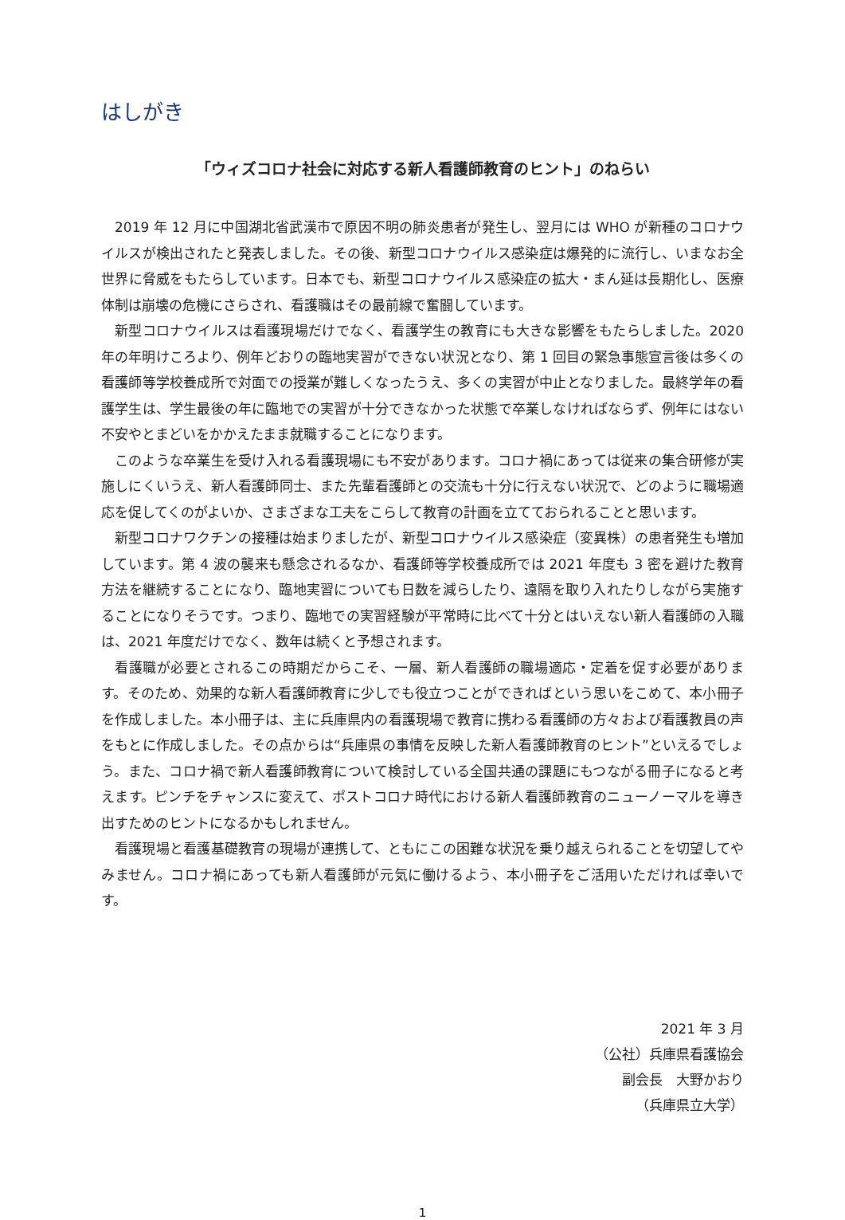はしがき
「ウィズコロナ社会に対応する新人看護師教育のヒント」のねらい
2019 年 12 月に中国湖北省武漢市で原因不明の肺炎患者が発生し、翌月には WHO が新種のコロナウイルスが検出されたと発表しました。その後、新型コロナウイルス感染症は爆発的に流行し、いまなお全世界に脅威をもたらしています。日本でも、新型コロナウイルス感染症の拡大・まん延は長期化し、医療体制は崩壊の危機にさらされ、看護職はその最前線で奮闘しています。
新型コロナウイルスは看護現場だけでなく、看護学生の教育にも大きな影響をもたらしました。2020 年の年明けころより、例年どおりの臨地実習ができない状況となり、第 1 回目の緊急事態宣言後は多くの看護師等学校養成所で対面での授業が難しくなったうえ、多くの実習が中止となりました。最終学年の看護学生は、学生最後の年に臨地での実習が十分できなかった状態で卒業しなければならず、例年にはない不安やとまどいをかかえたまま就職することになります。
このような卒業生を受け入れる看護現場にも不安があります。コロナ禍にあっては従来の集合研修が実施しにくいうえ、新人看護師同士、また先輩看護師との交流も十分に行えない状況で、どのように職場適応を促してくのがよいか、さまざまな工夫をこらして教育の計画を立てておられることと思います。
新型コロナワクチンの接種は始まりましたが、新型コロナウイルス感染症（変異株）の患者発生も増加しています。第 4 波の襲来も懸念されるなか、看護師等学校養成所では 2021 年度も 3 密を避けた教育方法を継続することになり、臨地実習についても日数を減らしたり、遠隔を取り入れたりしながら実施することになりそうです。つまり、臨地での実習経験が平常時に比べて十分とはいえない新人看護師の入職は、2021 年度だけでなく、数年は続くと予想されます。
看護職が必要とされるこの時期だからこそ、一層、新人看護師の職場適応・定着を促す必要があります。そのため、効果的な新人看護師教育に少しでも役立つことができればという思いをこめて、本小冊子を作成しました。本小冊子は、主に兵庫県内の看護現場で教育に携わる看護師の方々および看護教員の声をもとに作成しました。その点からは“兵庫県の事情を反映した新人看護師教育のヒント”といえるでしょう。また、コロナ禍で新人看護師教育について検討している全国共通の課題にもつながる冊子になると考えます。ピンチをチャンスに変えて、ポストコロナ時代における新人看護師教育のニューノーマルを導き出すためのヒントになるかもしれません。
看護現場と看護基礎教育の現場が連携して、ともにこの困難な状況を乗り越えられることを切望してやみません。コロナ禍にあっても新人看護師が元気に働けるよう、本小冊子をご活用いただければ幸いです。
2021 年 3 月
（公社）兵庫県看護協会
副会長　大野かおり
（兵庫県立大学）
1